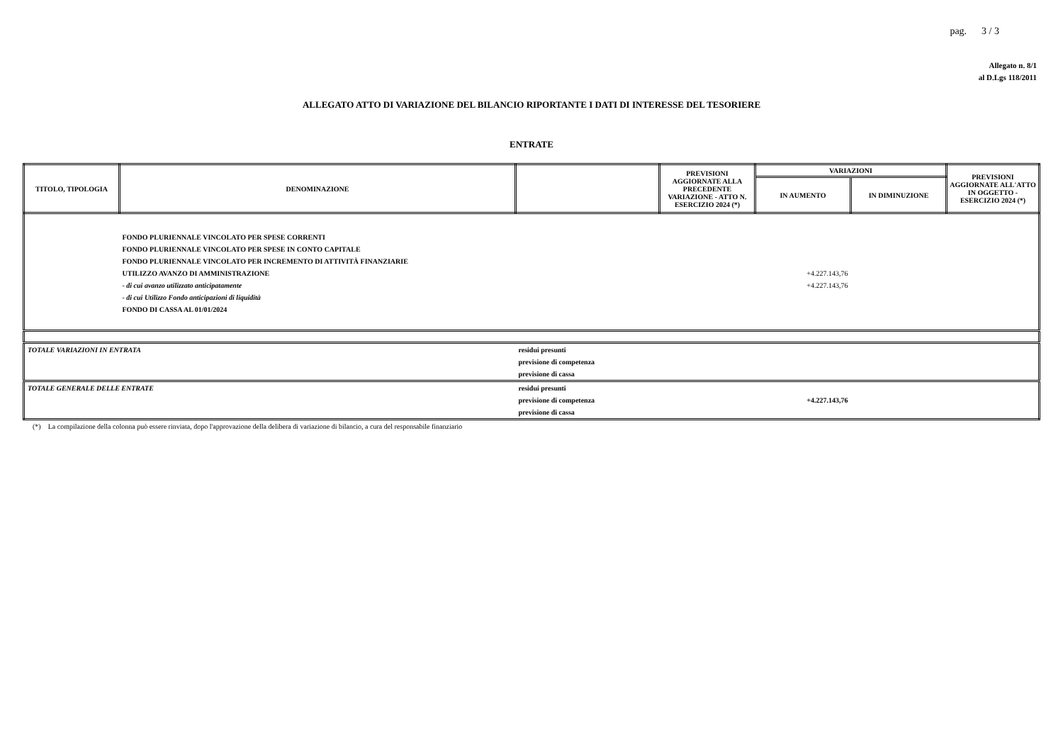pag. 3 / 3
Allegato n. 8/1
al D.Lgs 118/2011
ALLEGATO ATTO DI VARIAZIONE DEL BILANCIO RIPORTANTE I DATI DI INTERESSE DEL TESORIERE
ENTRATE
| TITOLO, TIPOLOGIA | DENOMINAZIONE | | PREVISIONI AGGIORNATE ALLA PRECEDENTE VARIAZIONE - ATTO N. ESERCIZIO 2024 (*) | VARIAZIONI | | PREVISIONI AGGIORNATE ALL'ATTO IN OGGETTO - ESERCIZIO 2024 (*) |
| --- | --- | --- | --- | --- | --- | --- |
| | | | | IN AUMENTO | IN DIMINUZIONE | |
| | FONDO PLURIENNALE VINCOLATO PER SPESE CORRENTI | | | | | |
| | FONDO PLURIENNALE VINCOLATO PER SPESE IN CONTO CAPITALE | | | | | |
| | FONDO PLURIENNALE VINCOLATO PER INCREMENTO DI ATTIVITÀ FINANZIARIE | | | | | |
| | UTILIZZO AVANZO DI AMMINISTRAZIONE | | | +4.227.143,76 | | |
| | - di cui avanzo utilizzato anticipatamente | | | +4.227.143,76 | | |
| | - di cui Utilizzo Fondo anticipazioni di liquidità | | | | | |
| | FONDO DI CASSA AL 01/01/2024 | | | | | |
| TOTALE VARIAZIONI IN ENTRATA | | residui presunti | | | | |
| | | previsione di competenza | | | | |
| | | previsione di cassa | | | | |
| TOTALE GENERALE DELLE ENTRATE | | residui presunti | | | | |
| | | previsione di competenza | | +4.227.143,76 | | |
| | | previsione di cassa | | | | |
(*) La compilazione della colonna può essere rinviata, dopo l'approvazione della delibera di variazione di bilancio, a cura del responsabile finanziario